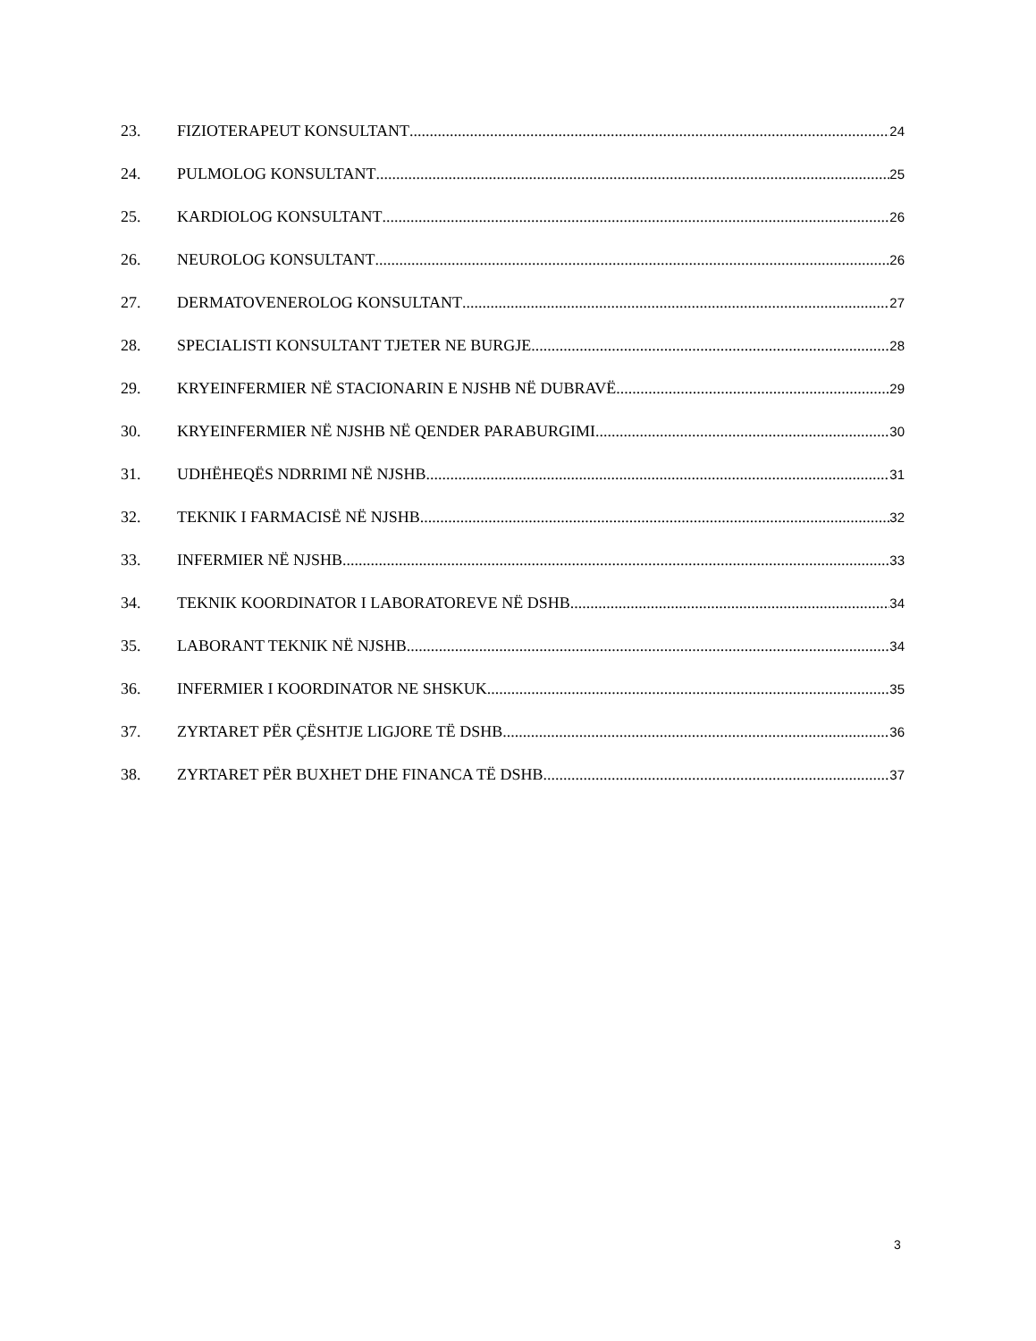23. FIZIOTERAPEUT KONSULTANT 24
24. PULMOLOG KONSULTANT 25
25. KARDIOLOG KONSULTANT 26
26. NEUROLOG KONSULTANT 26
27. DERMATOVENEROLOG KONSULTANT 27
28. SPECIALISTI KONSULTANT TJETER NE BURGJE 28
29. KRYEINFERMIER NË STACIONARIN E NJSHB NË DUBRAVË 29
30. KRYEINFERMIER NË NJSHB NË QENDER PARABURGIMI 30
31. UDHËHEQËS NDRRIMI NË NJSHB 31
32. TEKNIK I FARMACISË NË NJSHB 32
33. INFERMIER NË NJSHB 33
34. TEKNIK KOORDINATOR I LABORATOREVE NË DSHB 34
35. LABORANT TEKNIK NË NJSHB 34
36. INFERMIER I KOORDINATOR NE SHSKUK 35
37. ZYRTARET PËR ÇËSHTJE LIGJORE TË DSHB 36
38. ZYRTARET PËR BUXHET DHE FINANCA TË DSHB 37
3